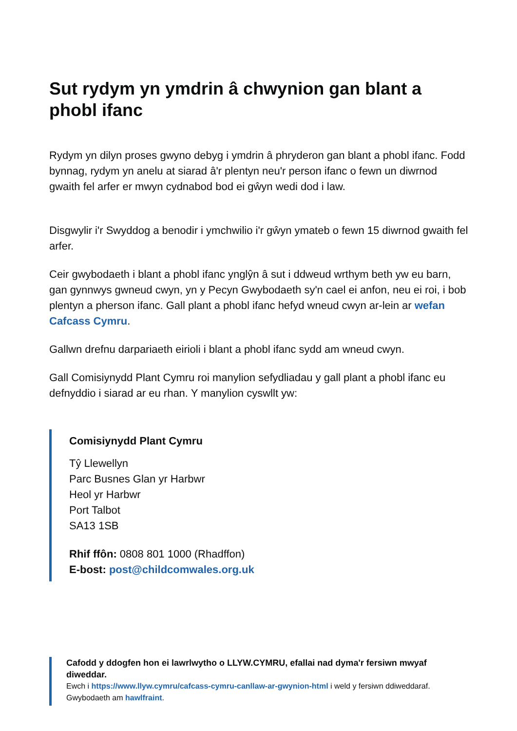Sut rydym yn ymdrin â chwynion gan blant a phobl ifanc
Rydym yn dilyn proses gwyno debyg i ymdrin â phryderon gan blant a phobl ifanc. Fodd bynnag, rydym yn anelu at siarad â'r plentyn neu'r person ifanc o fewn un diwrnod gwaith fel arfer er mwyn cydnabod bod ei gŵyn wedi dod i law.
Disgwylir i'r Swyddog a benodir i ymchwilio i'r gŵyn ymateb o fewn 15 diwrnod gwaith fel arfer.
Ceir gwybodaeth i blant a phobl ifanc ynglŷn â sut i ddweud wrthym beth yw eu barn, gan gynnwys gwneud cwyn, yn y Pecyn Gwybodaeth sy'n cael ei anfon, neu ei roi, i bob plentyn a pherson ifanc. Gall plant a phobl ifanc hefyd wneud cwyn ar-lein ar wefan Cafcass Cymru.
Gallwn drefnu darpariaeth eirioli i blant a phobl ifanc sydd am wneud cwyn.
Gall Comisiynydd Plant Cymru roi manylion sefydliadau y gall plant a phobl ifanc eu defnyddio i siarad ar eu rhan. Y manylion cyswllt yw:
Comisiynydd Plant Cymru
Tŷ Llewellyn
Parc Busnes Glan yr Harbwr
Heol yr Harbwr
Port Talbot
SA13 1SB
Rhif ffôn: 0808 801 1000 (Rhadffon)
E-bost: post@childcomwales.org.uk
Cafodd y ddogfen hon ei lawrlwytho o LLYW.CYMRU, efallai nad dyma'r fersiwn mwyaf diweddar.
Ewch i https://www.llyw.cymru/cafcass-cymru-canllaw-ar-gwynion-html i weld y fersiwn ddiweddaraf.
Gwybodaeth am hawlfraint.